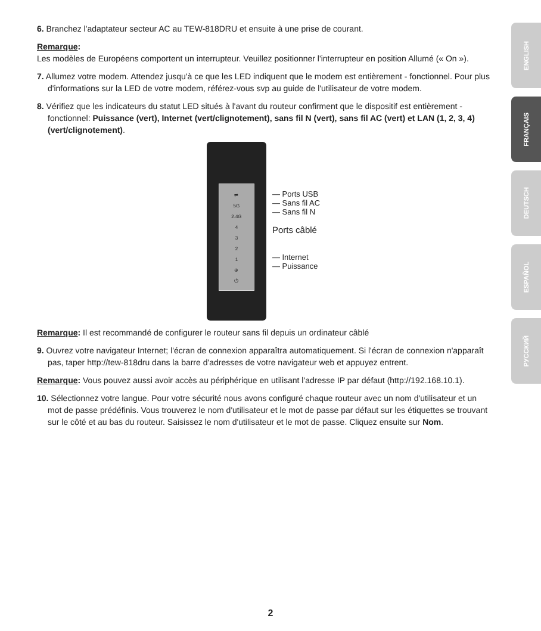6. Branchez l'adaptateur secteur AC au TEW-818DRU et ensuite à une prise de courant.
Remarque:
Les modèles de Européens comportent un interrupteur. Veuillez positionner l'interrupteur en position Allumé (« On »).
7. Allumez votre modem. Attendez jusqu'à ce que les LED indiquent que le modem est entièrement - fonctionnel. Pour plus d'informations sur la LED de votre modem, référez-vous svp au guide de l'utilisateur de votre modem.
8. Vérifiez que les indicateurs du statut LED situés à l'avant du routeur confirment que le dispositif est entièrement - fonctionnel: Puissance (vert), Internet (vert/clignotement), sans fil N (vert), sans fil AC (vert) et LAN (1, 2, 3, 4)(vert/clignotement).
⇌
5G
2.4G
4
3
2
1
⊕
⏻
— Ports USB
— Sans fil AC
— Sans fil N
Ports câblé
— Internet
— Puissance
Remarque: Il est recommandé de configurer le routeur sans fil depuis un ordinateur câblé
9. Ouvrez votre navigateur Internet; l'écran de connexion apparaîtra automatiquement. Si l'écran de connexion n'apparaît pas, taper http://tew-818dru dans la barre d'adresses de votre navigateur web et appuyez entrent.
Remarque: Vous pouvez aussi avoir accès au périphérique en utilisant l'adresse IP par défaut (http://192.168.10.1).
10. Sélectionnez votre langue. Pour votre sécurité nous avons configuré chaque routeur avec un nom d'utilisateur et un mot de passe prédéfinis. Vous trouverez le nom d'utilisateur et le mot de passe par défaut sur les étiquettes se trouvant sur le côté et au bas du routeur. Saisissez le nom d'utilisateur et le mot de passe. Cliquez ensuite sur Nom.
ENGLISH
FRANÇAIS
DEUTSCH
ESPAÑOL
РУССКИЙ
2